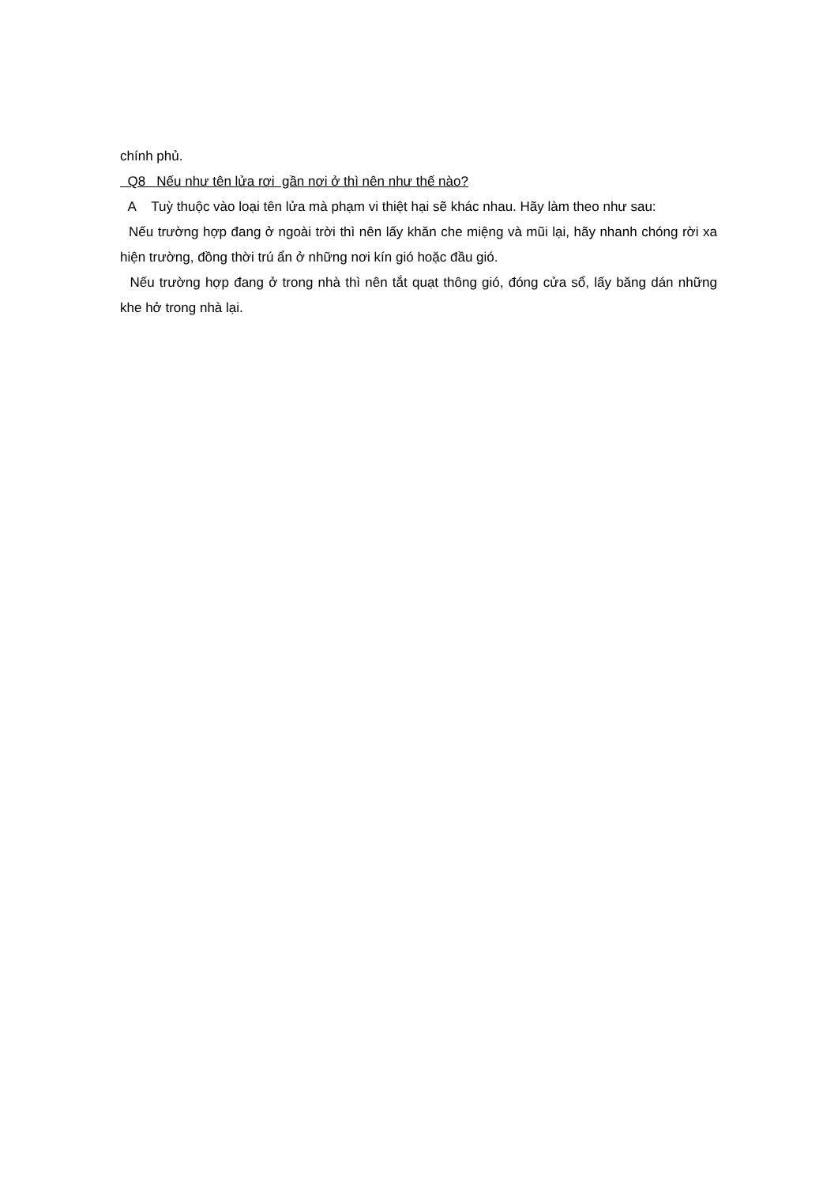chính phủ.
Q8 Nếu như tên lửa rơi gần nơi ở thì nên như thế nào?
A Tuỳ thuộc vào loại tên lửa mà phạm vi thiệt hại sẽ khác nhau. Hãy làm theo như sau:
Nếu trường hợp đang ở ngoài trời thì nên lấy khăn che miệng và mũi lại, hãy nhanh chóng rời xa hiện trường, đồng thời trú ẩn ở những nơi kín gió hoặc đầu gió.
Nếu trường hợp đang ở trong nhà thì nên tắt quạt thông gió, đóng cửa sổ, lấy băng dán những khe hở trong nhà lại.